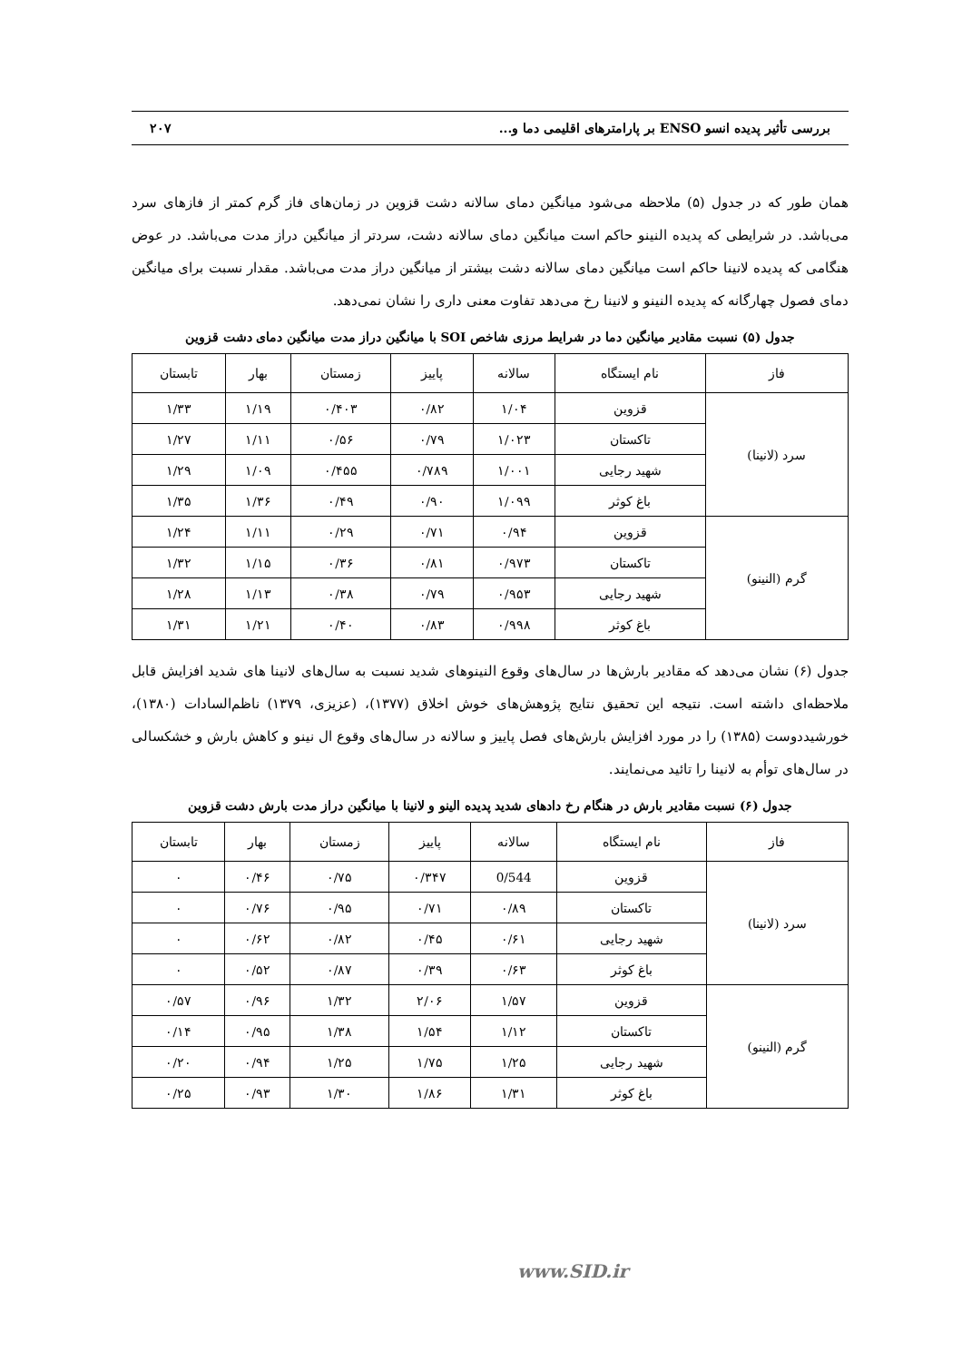بررسی تأثیر پدیده انسو ENSO بر پارامترهای اقلیمی دما و... ۲۰۷
همان طور که در جدول (۵) ملاحظه می‌شود میانگین دمای سالانه دشت قزوین در زمان‌های فاز گرم کمتر از فازهای سرد می‌باشد. در شرایطی که پدیده النینو حاکم است میانگین دمای سالانه دشت، سردتر از میانگین دراز مدت می‌باشد. در عوض هنگامی که پدیده لانینا حاکم است میانگین دمای سالانه دشت بیشتر از میانگین دراز مدت می‌باشد. مقدار نسبت برای میانگین دمای فصول چهارگانه که پدیده النینو و لانینا رخ می‌دهد تفاوت معنی داری را نشان نمی‌دهد.
جدول (۵) نسبت مقادیر میانگین دما در شرایط مرزی شاخص SOI با میانگین دراز مدت میانگین دمای دشت قزوین
| فاز | نام ایستگاه | سالانه | پاییز | زمستان | بهار | تابستان |
| --- | --- | --- | --- | --- | --- | --- |
| سرد (لانینا) | قزوین | ۱/۰۴ | ۰/۸۲ | ۰/۴۰۳ | ۱/۱۹ | ۱/۳۳ |
| | تاکستان | ۱/۰۲۳ | ۰/۷۹ | ۰/۵۶ | ۱/۱۱ | ۱/۲۷ |
| | شهید رجایی | ۱/۰۰۱ | ۰/۷۸۹ | ۰/۴۵۵ | ۱/۰۹ | ۱/۲۹ |
| | باغ کوثر | ۱/۰۹۹ | ۰/۹۰ | ۰/۴۹ | ۱/۳۶ | ۱/۳۵ |
| گرم (النینو) | قزوین | ۰/۹۴ | ۰/۷۱ | ۰/۲۹ | ۱/۱۱ | ۱/۲۴ |
| | تاکستان | ۰/۹۷۳ | ۰/۸۱ | ۰/۳۶ | ۱/۱۵ | ۱/۳۲ |
| | شهید رجایی | ۰/۹۵۳ | ۰/۷۹ | ۰/۳۸ | ۱/۱۳ | ۱/۲۸ |
| | باغ کوثر | ۰/۹۹۸ | ۰/۸۳ | ۰/۴۰ | ۱/۲۱ | ۱/۳۱ |
جدول (۶) نشان می‌دهد که مقادیر بارش‌ها در سال‌های وقوع النینوهای شدید نسبت به سال‌های لانینا های شدید افزایش قابل ملاحظه‌ای داشته است. نتیجه این تحقیق نتایج پژوهش‌های خوش اخلاق (۱۳۷۷)، (عزیزی، ۱۳۷۹) ناظم‌السادات (۱۳۸۰)، خورشیددوست (۱۳۸۵) را در مورد افزایش بارش‌های فصل پاییز و سالانه در سال‌های وقوع ال نینو و کاهش بارش و خشکسالی در سال‌های توأم به لانینا را تائید می‌نمایند.
جدول (۶) نسبت مقادیر بارش در هنگام رخ دادهای شدید پدیده الینو و لانینا با میانگین دراز مدت بارش دشت قزوین
| فاز | نام ایستگاه | سالانه | پاییز | زمستان | بهار | تابستان |
| --- | --- | --- | --- | --- | --- | --- |
| سرد (لانینا) | قزوین | 0/544 | ۰/۳۴۷ | ۰/۷۵ | ۰/۴۶ | ۰ |
| | تاکستان | ۰/۸۹ | ۰/۷۱ | ۰/۹۵ | ۰/۷۶ | ۰ |
| | شهید رجایی | ۰/۶۱ | ۰/۴۵ | ۰/۸۲ | ۰/۶۲ | ۰ |
| | باغ کوثر | ۰/۶۳ | ۰/۳۹ | ۰/۸۷ | ۰/۵۲ | ۰ |
| گرم (النینو) | قزوین | ۱/۵۷ | ۲/۰۶ | ۱/۳۲ | ۰/۹۶ | ۰/۵۷ |
| | تاکستان | ۱/۱۲ | ۱/۵۴ | ۱/۳۸ | ۰/۹۵ | ۰/۱۴ |
| | شهید رجایی | ۱/۲۵ | ۱/۷۵ | ۱/۲۵ | ۰/۹۴ | ۰/۲۰ |
| | باغ کوثر | ۱/۳۱ | ۱/۸۶ | ۱/۳۰ | ۰/۹۳ | ۰/۲۵ |
www.SID.ir